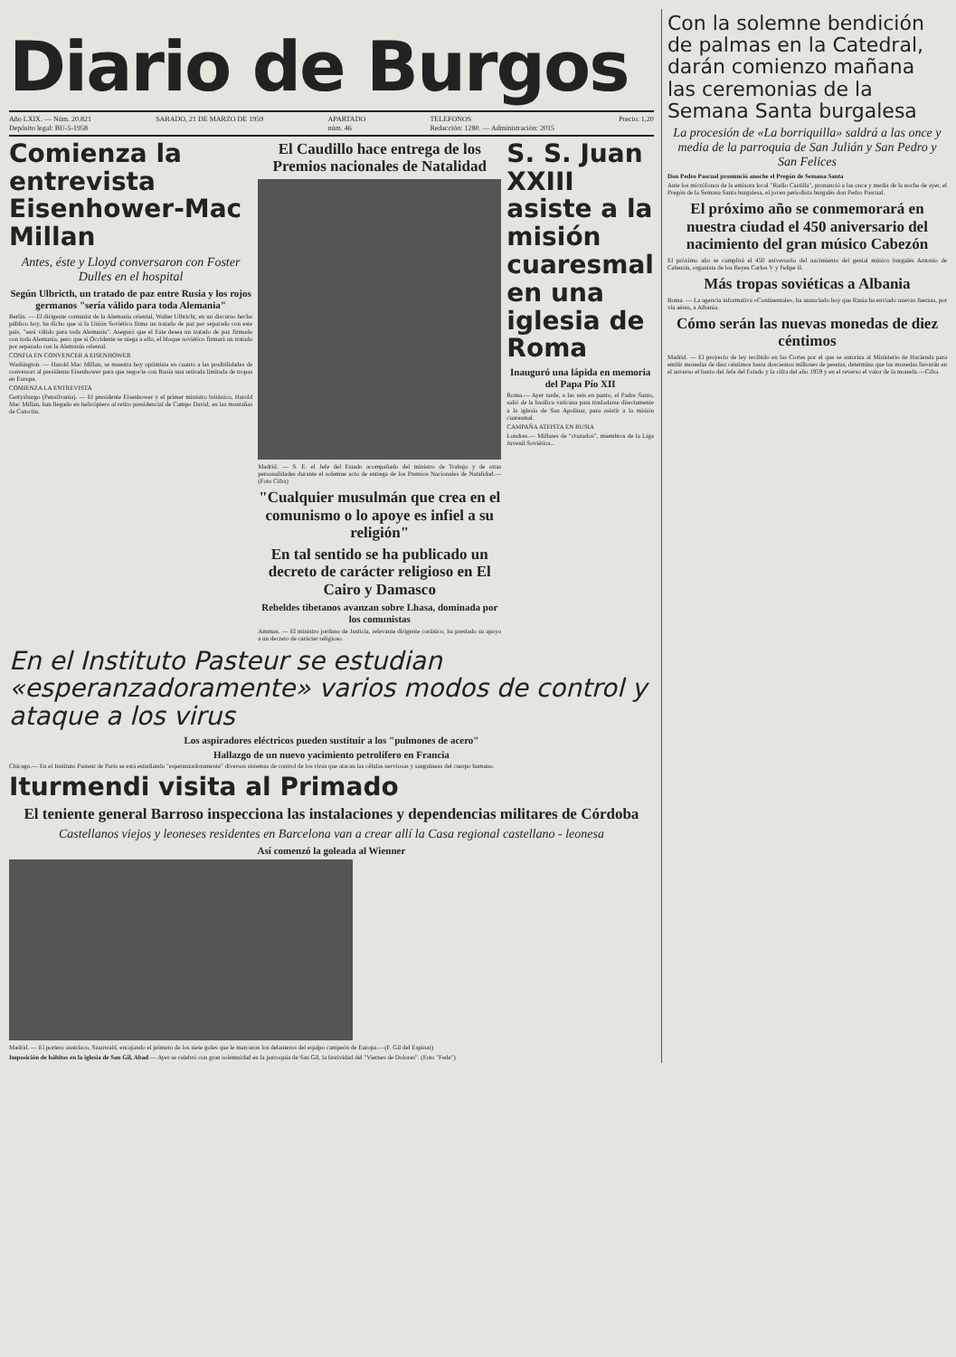Diario de Burgos
Año LXIX. — Núm. 20.821
Depósito legal: BU-5-1958 SABADO, 21 DE MARZO DE 1959 APARTADO
núm. 46 TELEFONOS
Redacción: 1280. — Administración: 2015 Precio: 1,20
Comienza la entrevista Eisenhower-Mac Millan
Antes, éste y Lloyd conversaron con Foster Dulles en el hospital
Según Ulbricth, un tratado de paz entre Rusia y los rojos germanos "sería válido para toda Alemania"
Berlín. — El dirigente comunist de la Alemania oriental, Walter Ulbricht, en un discurso hecho público hoy, ha dicho que si la Unión Soviética firma un tratado de paz por separado con este país, "será válido para toda Alemania". Aseguró que el Este desea un tratado de paz firmado con toda Alemania, pero que si Occidente se niega a ello, el bloque soviético firmará un tratado por separado con la Alemania oriental.
CONFIA EN CONVENCER A EISENHOWER
Washington. — Harold Mac Millan, se muestra hoy optimista en cuanto a las posibilidades de convencer al presidente Eisenhower para que negocie con Rusia una retirada limitada de tropas en Europa.
COMIENZA LA ENTREVISTA
Gettysburgo (Pensilvania). — El presidente Eisenhower y el primer ministro británico, Harold Mac Millan, han llegado en helicóptero al retiro presidencial de Campo David, en las montañas de Catoctin.
El Caudillo hace entrega de los Premios nacionales de Natalidad
Madrid. — S. E. el Jefe del Estado acompañado del ministro de Trabajo y de otras personalidades durante el solemne acto de entrega de los Premios Nacionales de Natalidad.—(Foto Cifra)
"Cualquier musulmán que crea en el comunismo o lo apoye es infiel a su religión"
En tal sentido se ha publicado un decreto de carácter religioso en El Cairo y Damasco
Rebeldes tibetanos avanzan sobre Lhasa, dominada por los comunistas
Amman. — El ministro jordano de Justicia, relevante dirigente coránico, ha prestado su apoyo a un decreto de carácter religioso.
S. S. Juan XXIII asiste a la misión cuaresmal en una iglesia de Roma
Inauguró una lápida en memoria del Papa Pío XII
Roma.— Ayer tarde, a las seis en punto, el Padre Santo, salió de la basílica vaticana para trasladarse directamente a la iglesia de San Apolinar, para asistir a la misión cuaresmal.
CAMPAÑA ATEISTA EN RUSIA
Londres.— Millares de "cruzados", miembros de la Liga Juvenil Soviética...
En el Instituto Pasteur se estudian «esperanzadoramente» varios modos de control y ataque a los virus
Los aspiradores eléctricos pueden sustituir a los "pulmones de acero"
Hallazgo de un nuevo yacimiento petrolífero en Francia
Chicago.— En el Instituto Pasteur de París se está estudiando "esperanzadoramente" diversos sistemas de control de los virus que atacan las células nerviosas y sanguíneas del cuerpo humano.
Iturmendi visita al Primado
El teniente general Barroso inspecciona las instalaciones y dependencias militares de Córdoba
Castellanos viejos y leoneses residentes en Barcelona van a crear allí la Casa regional castellano - leonesa
Así comenzó la goleada al Wienner
Madrid. — El portero austríaco, Szanwald, encajando el primero de los siete goles que le marcaron los delanteros del equipo campeón de Europa.—(F. Gil del Espinar)
Imposición de hábitos en la iglesia de San Gil, Abad — Ayer se celebró con gran solemnidad en la parroquia de San Gil, la festividad del "Viernes de Dolores". (Foto "Fede")
Con la solemne bendición de palmas en la Catedral, darán comienzo mañana las ceremonias de la Semana Santa burgalesa
La procesión de «La borriquilla» saldrá a las once y media de la parroquia de San Julián y San Pedro y San Felices
Don Pedro Pascual pronunció anoche el Pregón de Semana Santa
Ante los micrófonos de la emisora local "Radio Castilla", pronunció a las once y media de la noche de ayer, el Pregón de la Semana Santa burgalesa, el joven periodista burgalés don Pedro Pascual.
El próximo año se conmemorará en nuestra ciudad el 450 aniversario del nacimiento del gran músico Cabezón
El próximo año se cumplirá el 450 aniversario del nacimiento del genial músico burgalés Antonio de Cabezón, organista de los Reyes Carlos V y Felipe II.
Más tropas soviéticas a Albania
Roma. — La agencia informativa «Continentale», ha anunciado hoy que Rusia ha enviado nuevas fuerzas, por vía aérea, a Albania.
Cómo serán las nuevas monedas de diez céntimos
Madrid. — El proyecto de ley recibido en las Cortes por el que se autoriza al Ministerio de Hacienda para emitir monedas de diez céntimos hasta doscientos millones de pesetas, determina que las monedas llevarán en el anverso el busto del Jefe del Estado y la cifra del año 1959 y en el reverso el valor de la moneda.—Cifra.